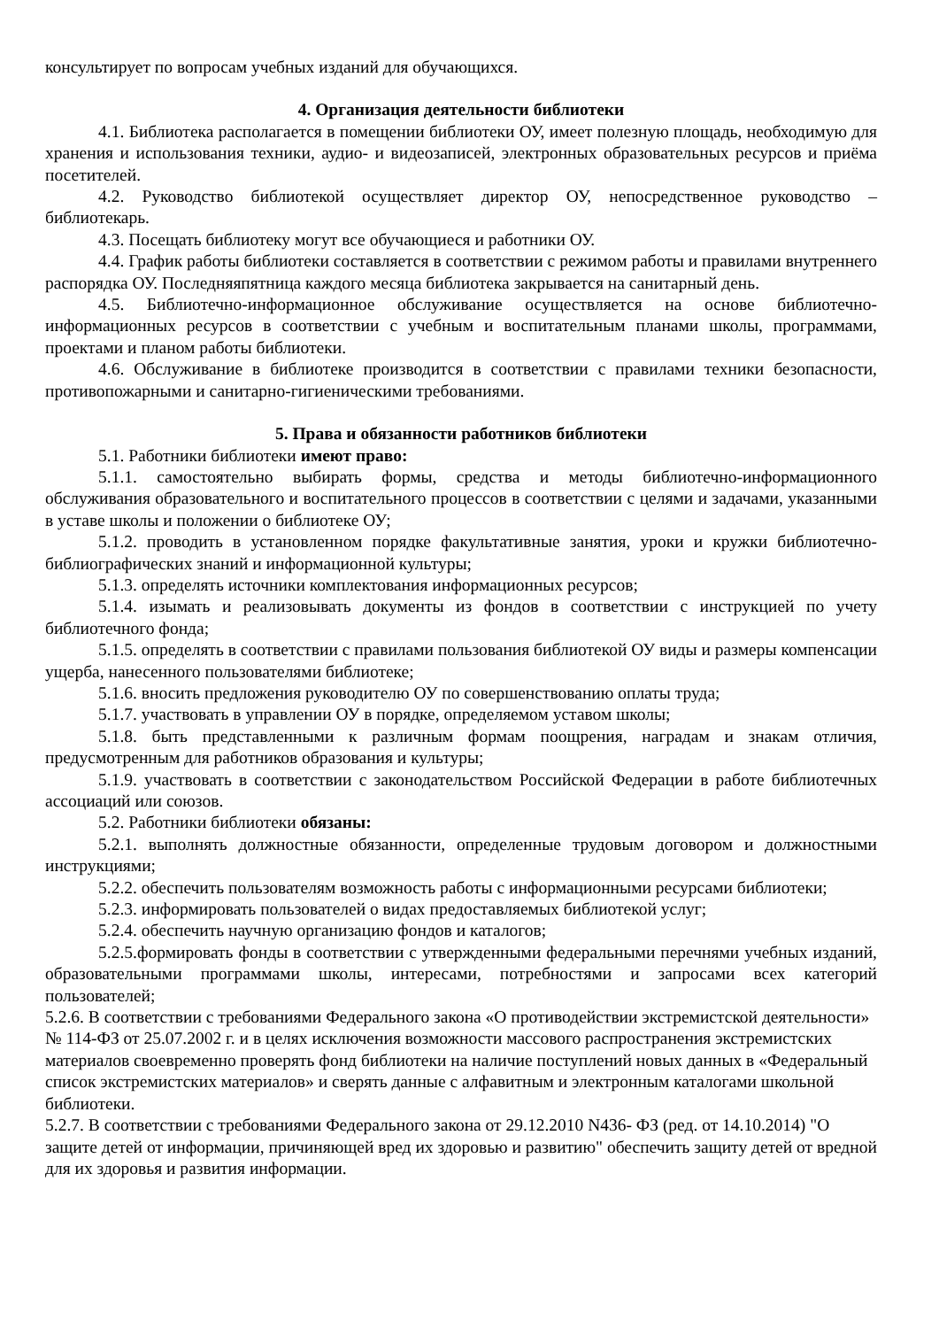консультирует по вопросам учебных изданий для обучающихся.
4. Организация деятельности библиотеки
4.1. Библиотека располагается в помещении библиотеки ОУ, имеет полезную площадь, необходимую для хранения и использования техники, аудио- и видеозаписей, электронных образовательных ресурсов и приёма посетителей.
4.2. Руководство библиотекой осуществляет директор ОУ, непосредственное руководство – библиотекарь.
4.3. Посещать библиотеку могут все обучающиеся и работники ОУ.
4.4. График работы библиотеки составляется в соответствии с режимом работы и правилами внутреннего распорядка ОУ. Последняяпятница каждого месяца библиотека закрывается на санитарный день.
4.5. Библиотечно-информационное обслуживание осуществляется на основе библиотечно-информационных ресурсов в соответствии с учебным и воспитательным планами школы, программами, проектами и планом работы библиотеки.
4.6. Обслуживание в библиотеке производится в соответствии с правилами техники безопасности, противопожарными и санитарно-гигиеническими требованиями.
5. Права и обязанности работников библиотеки
5.1. Работники библиотеки имеют право:
5.1.1. самостоятельно выбирать формы, средства и методы библиотечно-информационного обслуживания образовательного и воспитательного процессов в соответствии с целями и задачами, указанными в уставе школы и положении о библиотеке ОУ;
5.1.2. проводить в установленном порядке факультативные занятия, уроки и кружки библиотечно-библиографических знаний и информационной культуры;
5.1.3. определять источники комплектования информационных ресурсов;
5.1.4. изымать и реализовывать документы из фондов в соответствии с инструкцией по учету библиотечного фонда;
5.1.5. определять в соответствии с правилами пользования библиотекой ОУ виды и размеры компенсации ущерба, нанесенного пользователями библиотеке;
5.1.6. вносить предложения руководителю ОУ по совершенствованию оплаты труда;
5.1.7. участвовать в управлении ОУ в порядке, определяемом уставом школы;
5.1.8. быть представленными к различным формам поощрения, наградам и знакам отличия, предусмотренным для работников образования и культуры;
5.1.9. участвовать в соответствии с законодательством Российской Федерации в работе библиотечных ассоциаций или союзов.
5.2. Работники библиотеки обязаны:
5.2.1. выполнять должностные обязанности, определенные трудовым договором и должностными инструкциями;
5.2.2. обеспечить пользователям возможность работы с информационными ресурсами библиотеки;
5.2.3. информировать пользователей о видах предоставляемых библиотекой услуг;
5.2.4. обеспечить научную организацию фондов и каталогов;
5.2.5.формировать фонды в соответствии с утвержденными федеральными перечнями учебных изданий, образовательными программами школы, интересами, потребностями и запросами всех категорий пользователей;
5.2.6. В соответствии с требованиями Федерального закона «О противодействии экстремистской деятельности» № 114-ФЗ от 25.07.2002 г. и в целях исключения возможности массового распространения экстремистских материалов своевременно проверять фонд библиотеки на наличие поступлений новых данных в «Федеральный список экстремистских материалов» и сверять данные с алфавитным и электронным каталогами школьной библиотеки.
5.2.7. В соответствии с требованиями Федерального закона от 29.12.2010 N436- ФЗ (ред. от 14.10.2014) "О защите детей от информации, причиняющей вред их здоровью и развитию" обеспечить защиту детей от вредной для их здоровья и развития информации.